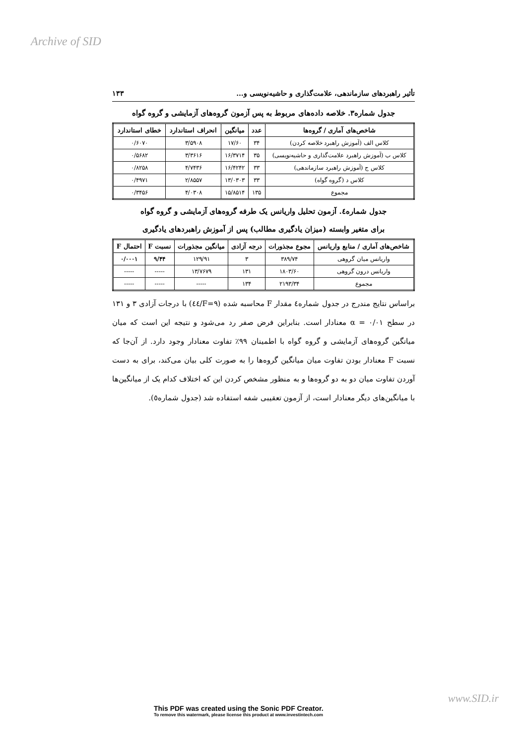Archive of SID
تأثیر راهبردهای سازماندهی، علامت‌گذاری و حاشیه‌نویسی و... ۱۳۳
جدول شماره۳. خلاصه داده‌های مربوط به پس آزمون گروه‌های آزمایشی و گروه گواه
| شاخص‌های آماری / گروه‌ها | عدد | میانگین | انحراف استاندارد | خطای استاندارد |
| --- | --- | --- | --- | --- |
| کلاس الف (آموزش راهبرد خلاصه کردن) | ۳۴ | ۱۷/۶۰ | ۳/۵۹۰۸ | ۰/۶۰۷۰ |
| کلاس ب (آموزش راهبرد علامت‌گذاری و حاشیه‌نویسی) | ۳۵ | ۱۶/۳۷۱۴ | ۳/۳۶۱۶ | ۰/۵۶۸۲ |
| کلاس ج (آموزش راهبرد سازماندهی) | ۳۳ | ۱۶/۴۲۴۲ | ۴/۷۴۳۶ | ۰/۸۲۵۸ |
| کلاس د (گروه گواه) | ۳۳ | ۱۳/۰۳۰۳ | ۲/۸۵۵۷ | ۰/۴۹۷۱ |
| مجموع | ۱۳۵ | ۱۵/۸۵۱۴ | ۴/۰۳۰۸ | ۰/۳۴۵۶ |
جدول شماره٤. آزمون تحلیل واریانس یک طرفه گروه‌های آزمایشی و گروه گواه
برای متغیر وابسته (میزان یادگیری مطالب) پس از آموزش راهبردهای یادگیری
| شاخص‌های آماری / منابع واریانس | مجوع مجذورات | درجه آزادی | میانگین مجذورات | نسبت F | احتمال F |
| --- | --- | --- | --- | --- | --- |
| واریانس میان گروهی | ۳۸۹/۷۴ | ۳ | ۱۲۹/۹۱ | ۹/۴۴ | ۰/۰۰۰۱ |
| واریانس درون گروهی | ۱۸۰۳/۶۰ | ۱۳۱ | ۱۳/۷۶۷۹ | ----- | ----- |
| مجموع | ۲۱۹۳/۳۴ | ۱۳۴ | ----- | ----- | ----- |
براساس نتایج مندرج در جدول شماره٤ مقدار F محاسبه شده (F=۹/٤٤) با درجات آزادی ۳ و ۱۳۱ در سطح α = ۰/۰۱ معنادار است. بنابراین فرض صفر رد می‌شود و نتیجه این است که میان میانگین گروه‌های آزمایشی و گروه گواه با اطمینان ۹۹٪ تفاوت معنادار وجود دارد. از آن‌جا که نسبت F معنادار بودن تفاوت میان میانگین گروه‌ها را به صورت کلی بیان می‌کند، برای به دست آوردن تفاوت میان دو به دو گروه‌ها و به منظور مشخص کردن این که اختلاف کدام یک از میانگین‌ها با میانگین‌های دیگر معنادار است، از آزمون تعقیبی شفه استفاده شد (جدول شماره٥).
www.SID.ir
This PDF was created using the Sonic PDF Creator.
To remove this watermark, please license this product at www.investintech.com